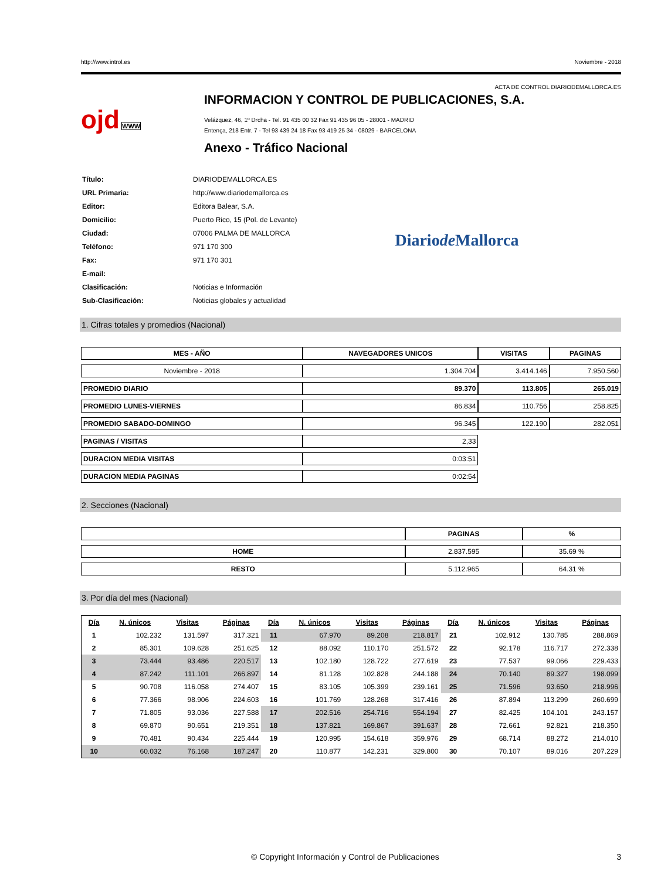http://www.introl.es Noviembre - 2018
ACTA DE CONTROL DIARIODEMALLORCA.ES
ojd WWW
INFORMACION Y CONTROL DE PUBLICACIONES, S.A.
Velázquez, 46, 1º Drcha - Tel. 91 435 00 32 Fax 91 435 96 05 - 28001 - MADRID
Entença, 218 Entr. 7 - Tel 93 439 24 18 Fax 93 419 25 34 - 08029 - BARCELONA
Anexo - Tráfico Nacional
| Título: | DIARIODEMALLORCA.ES |
| URL Primaria: | http://www.diariodemallorca.es |
| Editor: | Editora Balear, S.A. |
| Domicilio: | Puerto Rico, 15 (Pol. de Levante) |
| Ciudad: | 07006 PALMA DE MALLORCA |
| Teléfono: | 971 170 300 |
| Fax: | 971 170 301 |
| E-mail: | |
| Clasificación: | Noticias e Información |
| Sub-Clasificación: | Noticias globales y actualidad |
Diariode Mallorca
1. Cifras totales y promedios (Nacional)
| MES - AÑO | NAVEGADORES UNICOS | VISITAS | PAGINAS |
| --- | --- | --- | --- |
| Noviembre - 2018 | 1.304.704 | 3.414.146 | 7.950.560 |
| PROMEDIO DIARIO | 89.370 | 113.805 | 265.019 |
| PROMEDIO LUNES-VIERNES | 86.834 | 110.756 | 258.825 |
| PROMEDIO SABADO-DOMINGO | 96.345 | 122.190 | 282.051 |
| PAGINAS / VISITAS | 2,33 | | |
| DURACION MEDIA VISITAS | 0:03:51 | | |
| DURACION MEDIA PAGINAS | 0:02:54 | | |
2. Secciones (Nacional)
| | PAGINAS | % |
| --- | --- | --- |
| HOME | 2.837.595 | 35.69 % |
| RESTO | 5.112.965 | 64.31 % |
3. Por día del mes (Nacional)
| Día | N. únicos | Visitas | Páginas | Día | N. únicos | Visitas | Páginas | Día | N. únicos | Visitas | Páginas |
| --- | --- | --- | --- | --- | --- | --- | --- | --- | --- | --- | --- |
| 1 | 102.232 | 131.597 | 317.321 | 11 | 67.970 | 89.208 | 218.817 | 21 | 102.912 | 130.785 | 288.869 |
| 2 | 85.301 | 109.628 | 251.625 | 12 | 88.092 | 110.170 | 251.572 | 22 | 92.178 | 116.717 | 272.338 |
| 3 | 73.444 | 93.486 | 220.517 | 13 | 102.180 | 128.722 | 277.619 | 23 | 77.537 | 99.066 | 229.433 |
| 4 | 87.242 | 111.101 | 266.897 | 14 | 81.128 | 102.828 | 244.188 | 24 | 70.140 | 89.327 | 198.099 |
| 5 | 90.708 | 116.058 | 274.407 | 15 | 83.105 | 105.399 | 239.161 | 25 | 71.596 | 93.650 | 218.996 |
| 6 | 77.366 | 98.906 | 224.603 | 16 | 101.769 | 128.268 | 317.416 | 26 | 87.894 | 113.299 | 260.699 |
| 7 | 71.805 | 93.036 | 227.588 | 17 | 202.516 | 254.716 | 554.194 | 27 | 82.425 | 104.101 | 243.157 |
| 8 | 69.870 | 90.651 | 219.351 | 18 | 137.821 | 169.867 | 391.637 | 28 | 72.661 | 92.821 | 218.350 |
| 9 | 70.481 | 90.434 | 225.444 | 19 | 120.995 | 154.618 | 359.976 | 29 | 68.714 | 88.272 | 214.010 |
| 10 | 60.032 | 76.168 | 187.247 | 20 | 110.877 | 142.231 | 329.800 | 30 | 70.107 | 89.016 | 207.229 |
© Copyright Información y Control de Publicaciones 3